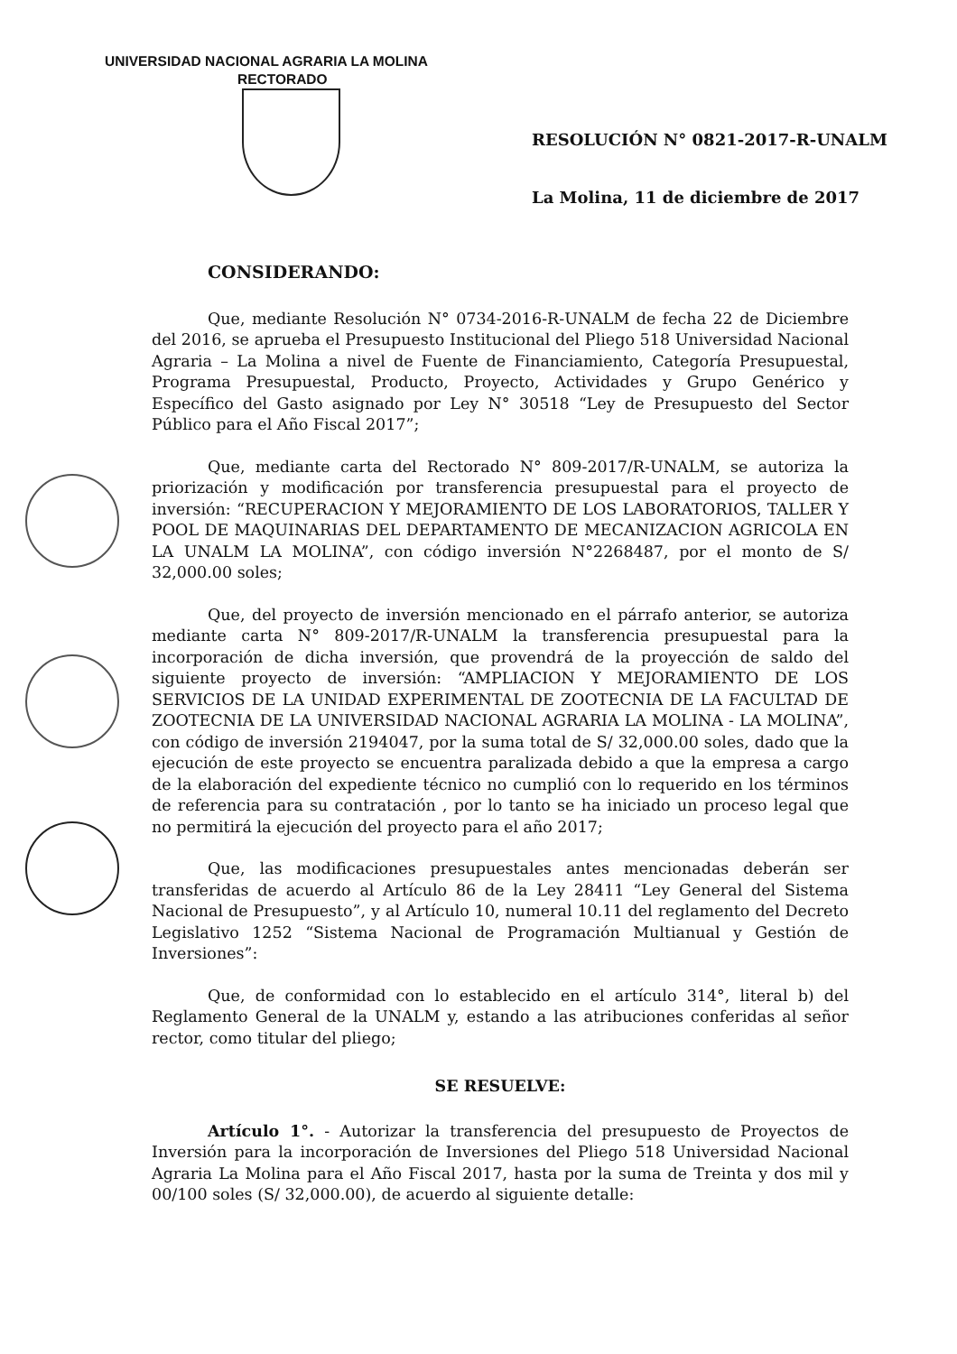UNIVERSIDAD NACIONAL AGRARIA LA MOLINA
RECTORADO
RESOLUCIÓN N° 0821-2017-R-UNALM
La Molina, 11 de diciembre de 2017
CONSIDERANDO:
Que, mediante Resolución N° 0734-2016-R-UNALM de fecha 22 de Diciembre del 2016, se aprueba el Presupuesto Institucional del Pliego 518 Universidad Nacional Agraria – La Molina a nivel de Fuente de Financiamiento, Categoría Presupuestal, Programa Presupuestal, Producto, Proyecto, Actividades y Grupo Genérico y Específico del Gasto asignado por Ley N° 30518 “Ley de Presupuesto del Sector Público para el Año Fiscal 2017”;
Que, mediante carta del Rectorado N° 809-2017/R-UNALM, se autoriza la priorización y modificación por transferencia presupuestal para el proyecto de inversión: “RECUPERACION Y MEJORAMIENTO DE LOS LABORATORIOS, TALLER Y POOL DE MAQUINARIAS DEL DEPARTAMENTO DE MECANIZACION AGRICOLA EN LA UNALM LA MOLINA”, con código inversión N°2268487, por el monto de S/ 32,000.00 soles;
Que, del proyecto de inversión mencionado en el párrafo anterior, se autoriza mediante carta N° 809-2017/R-UNALM la transferencia presupuestal para la incorporación de dicha inversión, que provendrá de la proyección de saldo del siguiente proyecto de inversión: “AMPLIACION Y MEJORAMIENTO DE LOS SERVICIOS DE LA UNIDAD EXPERIMENTAL DE ZOOTECNIA DE LA FACULTAD DE ZOOTECNIA DE LA UNIVERSIDAD NACIONAL AGRARIA LA MOLINA - LA MOLINA”, con código de inversión 2194047, por la suma total de S/ 32,000.00 soles, dado que la ejecución de este proyecto se encuentra paralizada debido a que la empresa a cargo de la elaboración del expediente técnico no cumplió con lo requerido en los términos de referencia para su contratación , por lo tanto se ha iniciado un proceso legal que no permitirá la ejecución del proyecto para el año 2017;
Que, las modificaciones presupuestales antes mencionadas deberán ser transferidas de acuerdo al Artículo 86 de la Ley 28411 “Ley General del Sistema Nacional de Presupuesto”, y al Artículo 10, numeral 10.11 del reglamento del Decreto Legislativo 1252 “Sistema Nacional de Programación Multianual y Gestión de Inversiones”:
Que, de conformidad con lo establecido en el artículo 314°, literal b) del Reglamento General de la UNALM y, estando a las atribuciones conferidas al señor rector, como titular del pliego;
SE RESUELVE:
Artículo 1°. - Autorizar la transferencia del presupuesto de Proyectos de Inversión para la incorporación de Inversiones del Pliego 518 Universidad Nacional Agraria La Molina para el Año Fiscal 2017, hasta por la suma de Treinta y dos mil y 00/100 soles (S/ 32,000.00), de acuerdo al siguiente detalle: